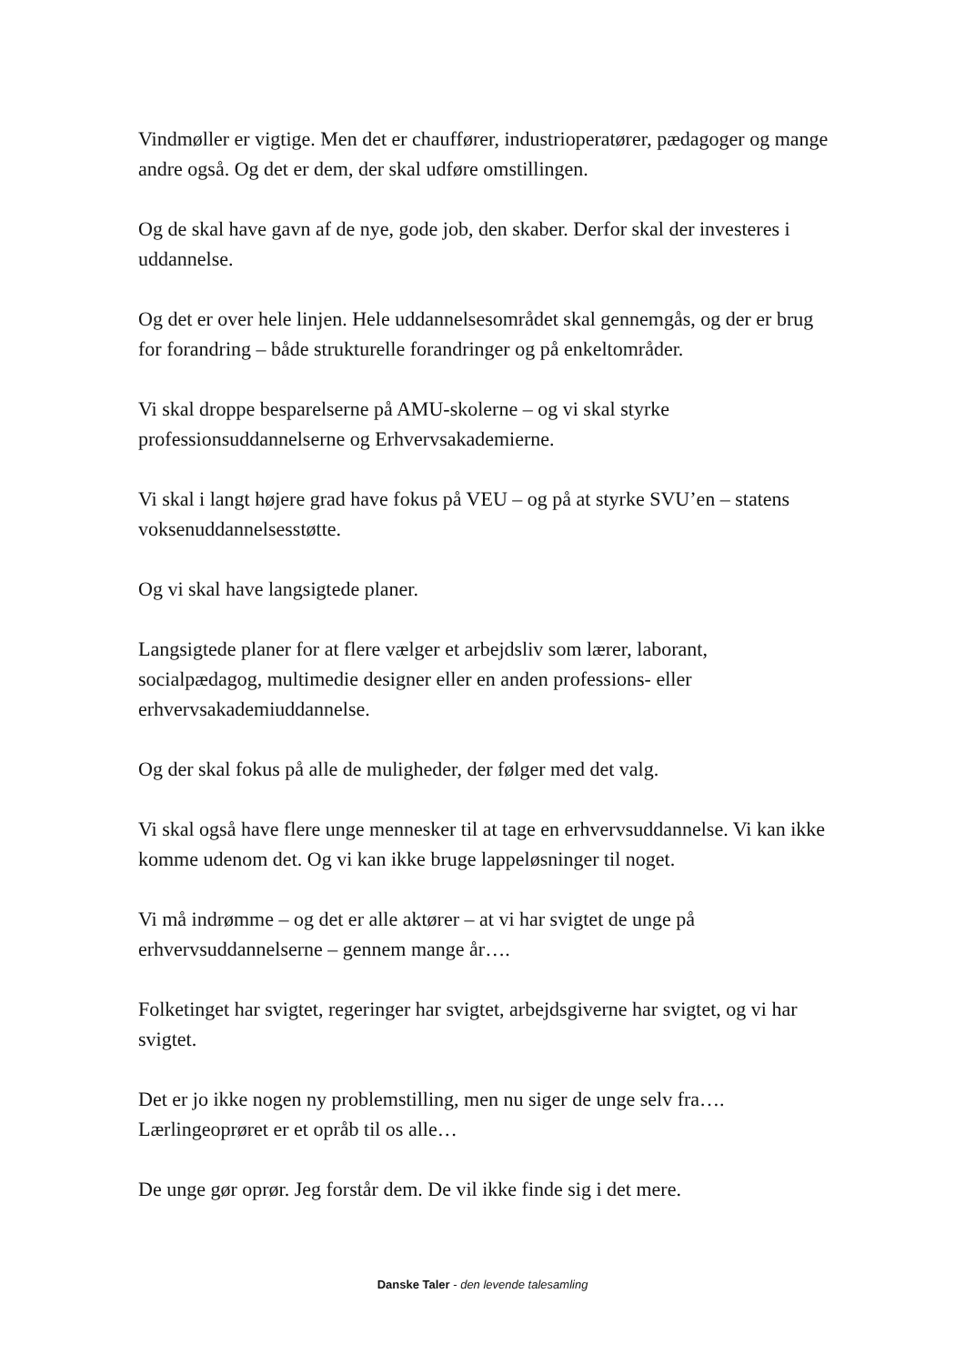Vindmøller er vigtige. Men det er chauffører, industrioperatører, pædagoger og mange andre også. Og det er dem, der skal udføre omstillingen.
Og de skal have gavn af de nye, gode job, den skaber. Derfor skal der investeres i uddannelse.
Og det er over hele linjen. Hele uddannelsesområdet skal gennemgås, og der er brug for forandring – både strukturelle forandringer og på enkeltområder.
Vi skal droppe besparelserne på AMU-skolerne – og vi skal styrke professionsuddannelserne og Erhvervsakademierne.
Vi skal i langt højere grad have fokus på VEU – og på at styrke SVU’en – statens voksenuddannelsesstøtte.
Og vi skal have langsigtede planer.
Langsigtede planer for at flere vælger et arbejdsliv som lærer, laborant, socialpædagog, multimedie designer eller en anden professions- eller erhvervsakademiuddannelse.
Og der skal fokus på alle de muligheder, der følger med det valg.
Vi skal også have flere unge mennesker til at tage en erhvervsuddannelse. Vi kan ikke komme udenom det. Og vi kan ikke bruge lappeløsninger til noget.
Vi må indrømme – og det er alle aktører – at vi har svigtet de unge på erhvervsuddannelserne – gennem mange år….
Folketinget har svigtet, regeringer har svigtet, arbejdsgiverne har svigtet, og vi har svigtet.
Det er jo ikke nogen ny problemstilling, men nu siger de unge selv fra…. Lærlingeoprøret er et opråb til os alle…
De unge gør oprør. Jeg forstår dem. De vil ikke finde sig i det mere.
Danske Taler - den levende talesamling